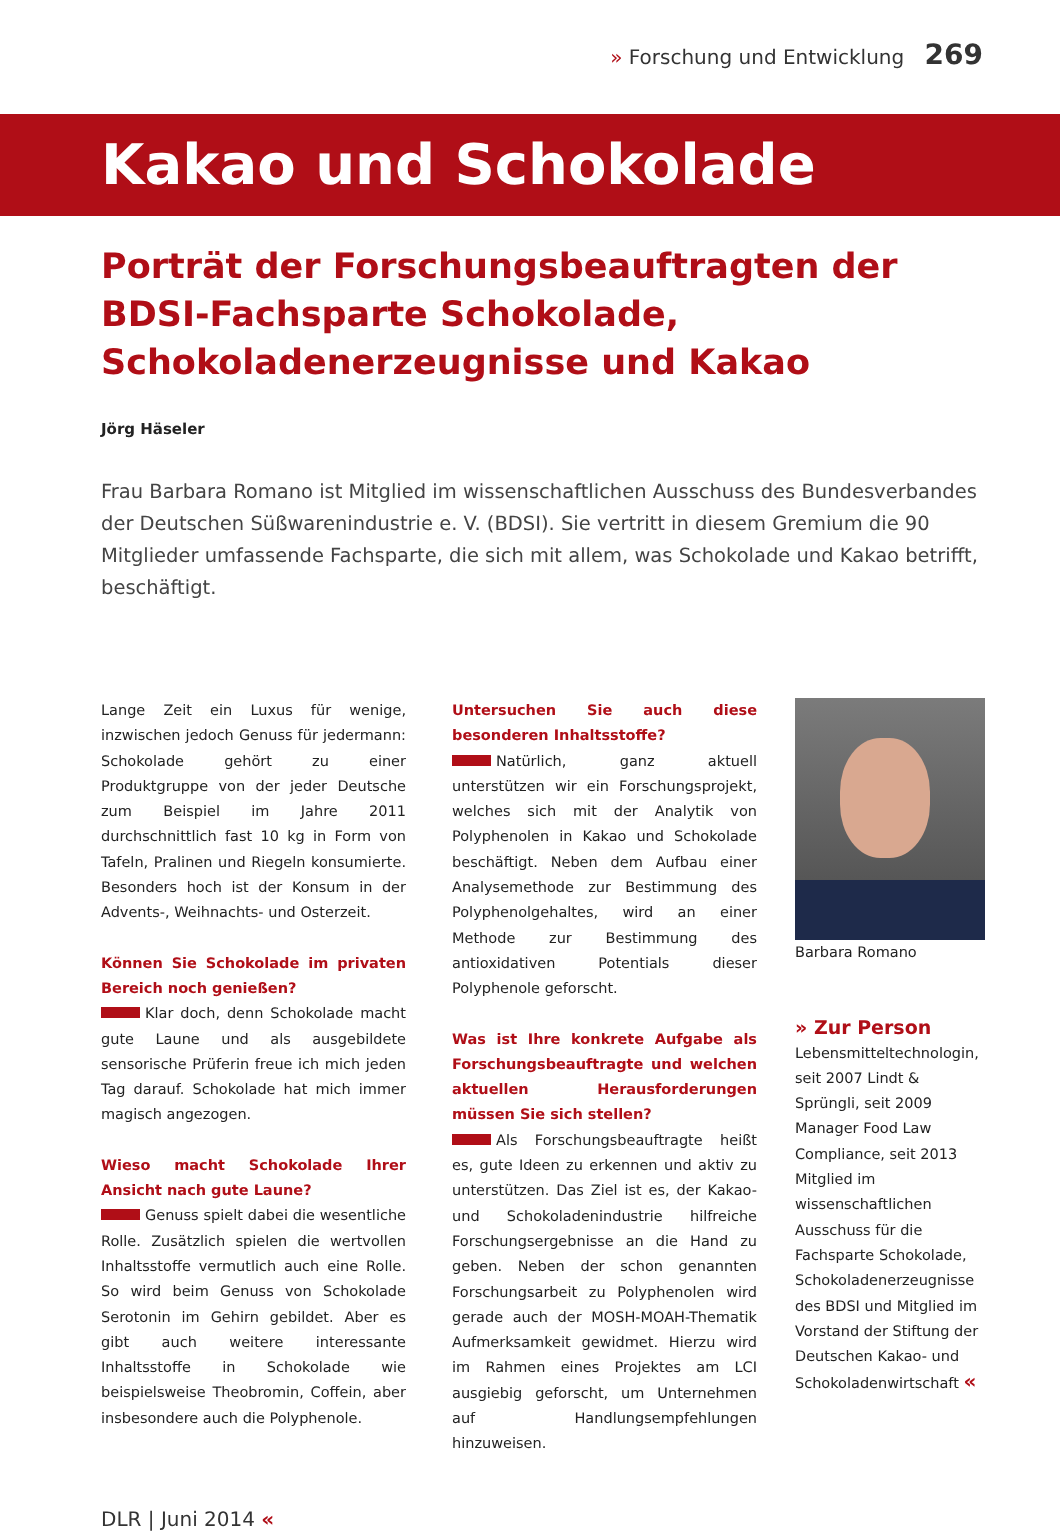» Forschung und Entwicklung 269
Kakao und Schokolade
Porträt der Forschungsbeauftragten der BDSI-Fachsparte Schokolade, Schokoladenerzeugnisse und Kakao
Jörg Häseler
Frau Barbara Romano ist Mitglied im wissenschaftlichen Ausschuss des Bundesverbandes der Deutschen Süßwarenindustrie e. V. (BDSI). Sie vertritt in diesem Gremium die 90 Mitglieder umfassende Fachsparte, die sich mit allem, was Schokolade und Kakao betrifft, beschäftigt.
Lange Zeit ein Luxus für wenige, inzwischen jedoch Genuss für jedermann: Schokolade gehört zu einer Produktgruppe von der jeder Deutsche zum Beispiel im Jahre 2011 durchschnittlich fast 10 kg in Form von Tafeln, Pralinen und Riegeln konsumierte. Besonders hoch ist der Konsum in der Advents-, Weihnachts- und Osterzeit.
Können Sie Schokolade im privaten Bereich noch genießen?
Klar doch, denn Schokolade macht gute Laune und als ausgebildete sensorische Prüferin freue ich mich jeden Tag darauf. Schokolade hat mich immer magisch angezogen.
Wieso macht Schokolade Ihrer Ansicht nach gute Laune?
Genuss spielt dabei die wesentliche Rolle. Zusätzlich spielen die wertvollen Inhaltsstoffe vermutlich auch eine Rolle. So wird beim Genuss von Schokolade Serotonin im Gehirn gebildet. Aber es gibt auch weitere interessante Inhaltsstoffe in Schokolade wie beispielsweise Theobromin, Coffein, aber insbesondere auch die Polyphenole.
Untersuchen Sie auch diese besonderen Inhaltsstoffe?
Natürlich, ganz aktuell unterstützen wir ein Forschungsprojekt, welches sich mit der Analytik von Polyphenolen in Kakao und Schokolade beschäftigt. Neben dem Aufbau einer Analysemethode zur Bestimmung des Polyphenolgehaltes, wird an einer Methode zur Bestimmung des antioxidativen Potentials dieser Polyphenole geforscht.
Was ist Ihre konkrete Aufgabe als Forschungsbeauftragte und welchen aktuellen Herausforderungen müssen Sie sich stellen?
Als Forschungsbeauftragte heißt es, gute Ideen zu erkennen und aktiv zu unterstützen. Das Ziel ist es, der Kakao- und Schokoladenindustrie hilfreiche Forschungsergebnisse an die Hand zu geben. Neben der schon genannten Forschungsarbeit zu Polyphenolen wird gerade auch der MOSH-MOAH-Thematik Aufmerksamkeit gewidmet. Hierzu wird im Rahmen eines Projektes am LCI ausgiebig geforscht, um Unternehmen auf Handlungsempfehlungen hinzuweisen.
Barbara Romano
» Zur Person
Lebensmitteltechnologin, seit 2007 Lindt & Sprüngli, seit 2009 Manager Food Law Compliance, seit 2013 Mitglied im wissenschaftlichen Ausschuss für die Fachsparte Schokolade, Schokoladenerzeugnisse des BDSI und Mitglied im Vorstand der Stiftung der Deutschen Kakao- und Schokoladenwirtschaft «
DLR | Juni 2014 «